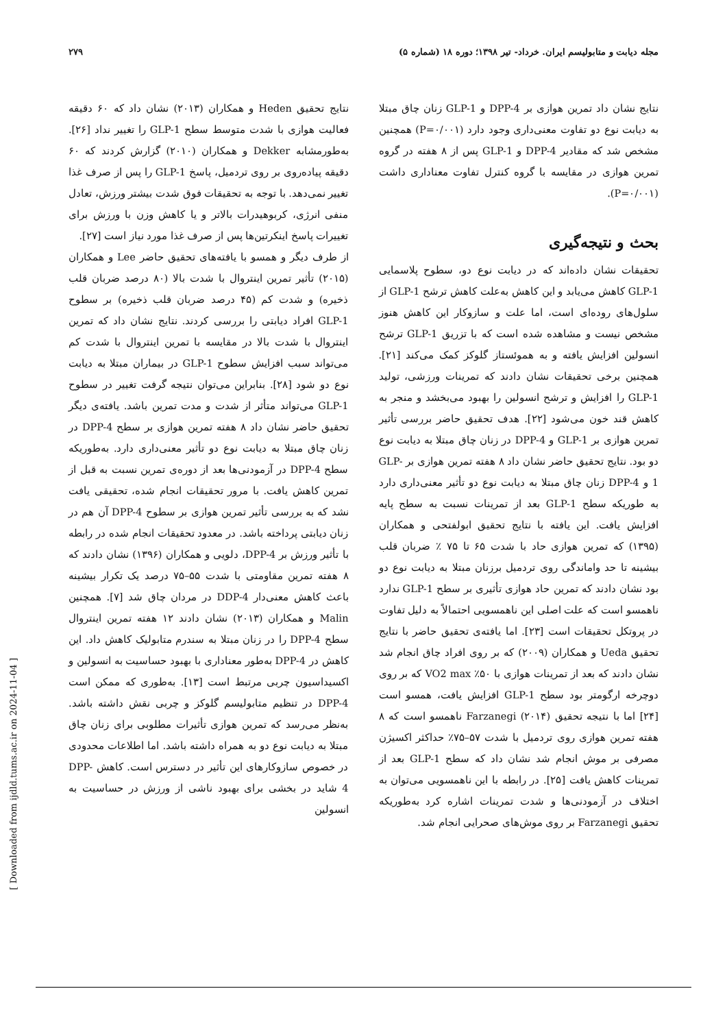مجله دیابت و متابولیسم ایران. خرداد- تیر ۱۳۹۸؛ دوره ۱۸ (شماره ۵) ۲۷۹
نتایج نشان داد تمرین هوازی بر DPP-4 و GLP-1 زنان چاق مبتلا به دیابت نوع دو تفاوت معنی‌داری وجود دارد (P=۰/۰۰۱) همچنین مشخص شد که مقادیر DPP-4 و GLP-1 پس از ۸ هفته در گروه تمرین هوازی در مقایسه با گروه کنترل تفاوت معناداری داشت (P=۰/۰۰۱).
بحث و نتیجه‌گیری
تحقیقات نشان داده‌اند که در دیابت نوع دو، سطوح پلاسمایی GLP-1 کاهش می‌یابد و این کاهش به‌علت کاهش ترشح GLP-1 از سلول‌های روده‌ای است، اما علت و سازوکار این کاهش هنوز مشخص نیست و مشاهده شده است که با تزریق GLP-1 ترشح انسولین افزایش یافته و به هموئستاز گلوکز کمک می‌کند [۲۱]. همچنین برخی تحقیقات نشان دادند که تمرینات ورزشی، تولید GLP-1 را افزایش و ترشح انسولین را بهبود می‌بخشد و منجر به کاهش قند خون می‌شود [۲۲]. هدف تحقیق حاضر بررسی تأثیر تمرین هوازی بر GLP-1 و DPP-4 در زنان چاق مبتلا به دیابت نوع دو بود. نتایج تحقیق حاضر نشان داد ۸ هفته تمرین هوازی بر GLP-1 و DPP-4 زنان چاق مبتلا به دیابت نوع دو تأثیر معنی‌داری دارد به طوریکه سطح GLP-1 بعد از تمرینات نسبت به سطح پایه افزایش یافت. این یافته با نتایج تحقیق ابولفتحی و همکاران (۱۳۹۵) که تمرین هوازی حاد با شدت ۶۵ تا ۷۵ ٪ ضربان قلب بیشینه تا حد واماندگی روی تردمیل برزنان مبتلا به دیابت نوع دو بود نشان دادند که تمرین حاد هوازی تأثیری بر سطح GLP-1 ندارد ناهمسو است که علت اصلی این ناهمسویی احتمالاً به دلیل تفاوت در پروتکل تحقیقات است [۲۳]. اما یافته‌ی تحقیق حاضر با نتایج تحقیق Ueda و همکاران (۲۰۰۹) که بر روی افراد چاق انجام شد نشان دادند که بعد از تمرینات هوازی با ۵۰٪ VO2 max که بر روی دوچرخه ارگومتر بود سطح GLP-1 افزایش یافت، همسو است [۲۴] اما با نتیجه تحقیق Farzanegi (۲۰۱۴) ناهمسو است که ۸ هفته تمرین هوازی روی تردمیل با شدت ۵۷–۷۵٪ حداکثر اکسیژن مصرفی بر موش انجام شد نشان داد که سطح GLP-1 بعد از تمرینات کاهش یافت [۲۵]. در رابطه با این ناهمسویی می‌توان به اختلاف در آزمودنی‌ها و شدت تمرینات اشاره کرد به‌طوریکه تحقیق Farzanegi بر روی موش‌های صحرایی انجام شد.
نتایج تحقیق Heden و همکاران (۲۰۱۳) نشان داد که ۶۰ دقیقه فعالیت هوازی با شدت متوسط سطح GLP-1 را تغییر نداد [۲۶]. به‌طورمشابه Dekker و همکاران (۲۰۱۰) گزارش کردند که ۶۰ دقیقه پیاده‌روی بر روی تردمیل، پاسخ GLP-1 را پس از صرف غذا تغییر نمی‌دهد. با توجه به تحقیقات فوق شدت بیشتر ورزش، تعادل منفی انرژی، کربوهیدرات بالاتر و یا کاهش وزن با ورزش برای تغییرات پاسخ اینکرتین‌ها پس از صرف غذا مورد نیاز است [۲۷].
از طرف دیگر و همسو با یافته‌های تحقیق حاضر Lee و همکاران (۲۰۱۵) تأثیر تمرین اینتروال با شدت بالا (۸۰ درصد ضربان قلب ذخیره) و شدت کم (۴۵ درصد ضربان قلب ذخیره) بر سطوح GLP-1 افراد دیابتی را بررسی کردند. نتایج نشان داد که تمرین اینتروال با شدت بالا در مقایسه با تمرین اینتروال با شدت کم می‌تواند سبب افزایش سطوح GLP-1 در بیماران مبتلا به دیابت نوع دو شود [۲۸]. بنابراین می‌توان نتیجه گرفت تغییر در سطوح GLP-1 می‌تواند متأثر از شدت و مدت تمرین باشد. یافته‌ی دیگر تحقیق حاضر نشان داد ۸ هفته تمرین هوازی بر سطح DPP-4 در زنان چاق مبتلا به دیابت نوع دو تأثیر معنی‌داری دارد. به‌طوریکه سطح DPP-4 در آزمودنی‌ها بعد از دوره‌ی تمرین نسبت به قبل از تمرین کاهش یافت. با مرور تحقیقات انجام شده، تحقیقی یافت نشد که به بررسی تأثیر تمرین هوازی بر سطوح DPP-4 آن هم در زنان دیابتی پرداخته باشد. در معدود تحقیقات انجام شده در رابطه با تأثیر ورزش بر DPP-4، دلویی و همکاران (۱۳۹۶) نشان دادند که ۸ هفته تمرین مقاومتی با شدت ۵۵–۷۵ درصد یک تکرار بیشینه باعث کاهش معنی‌دار DDP-4 در مردان چاق شد [۷]. همچنین Malin و همکاران (۲۰۱۳) نشان دادند ۱۲ هفته تمرین اینتروال سطح DPP-4 را در زنان مبتلا به سندرم متابولیک کاهش داد. این کاهش در DPP-4 به‌طور معناداری با بهبود حساسیت به انسولین و اکسیداسیون چربی مرتبط است [۱۳]. به‌طوری که ممکن است DPP-4 در تنظیم متابولیسم گلوکز و چربی نقش داشته باشد. به‌نظر می‌رسد که تمرین هوازی تأثیرات مطلوبی برای زنان چاق مبتلا به دیابت نوع دو به همراه داشته باشد. اما اطلاعات محدودی در خصوص سازوکارهای این تأثیر در دسترس است. کاهش DPP-4 شاید در بخشی برای بهبود ناشی از ورزش در حساسیت به انسولین
[ Downloaded from ijdld.tums.ac.ir on 2024-11-04 ]